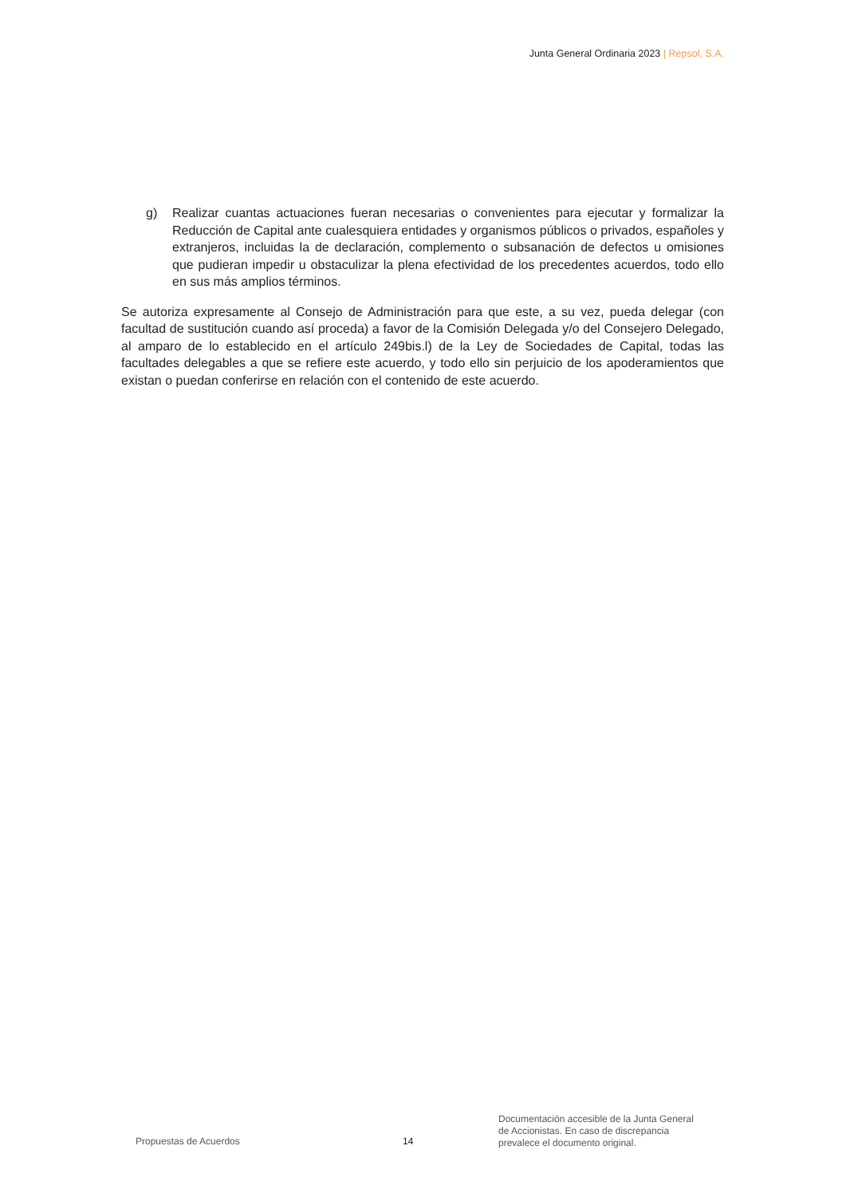Junta General Ordinaria 2023 | Repsol, S.A.
g) Realizar cuantas actuaciones fueran necesarias o convenientes para ejecutar y formalizar la Reducción de Capital ante cualesquiera entidades y organismos públicos o privados, españoles y extranjeros, incluidas la de declaración, complemento o subsanación de defectos u omisiones que pudieran impedir u obstaculizar la plena efectividad de los precedentes acuerdos, todo ello en sus más amplios términos.
Se autoriza expresamente al Consejo de Administración para que este, a su vez, pueda delegar (con facultad de sustitución cuando así proceda) a favor de la Comisión Delegada y/o del Consejero Delegado, al amparo de lo establecido en el artículo 249bis.l) de la Ley de Sociedades de Capital, todas las facultades delegables a que se refiere este acuerdo, y todo ello sin perjuicio de los apoderamientos que existan o puedan conferirse en relación con el contenido de este acuerdo.
Propuestas de Acuerdos 14
Documentación accesible de la Junta General
de Accionistas. En caso de discrepancia
prevalece el documento original.